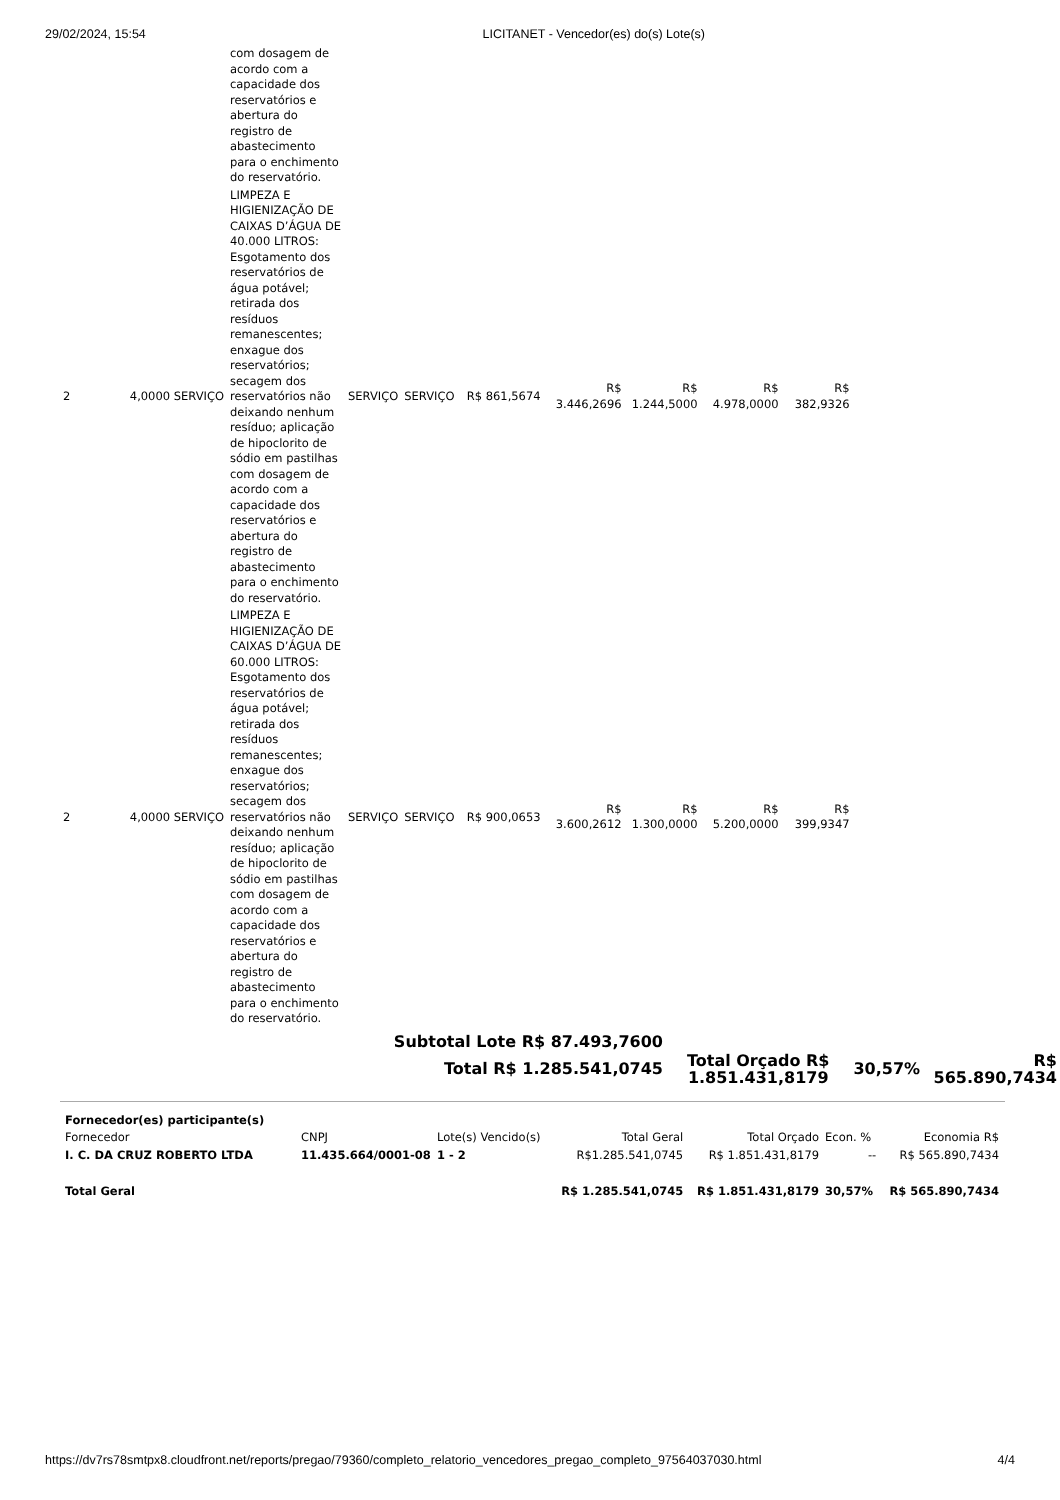29/02/2024, 15:54 LICITANET - Vencedor(es) do(s) Lote(s)
| | | com dosagem de acordo com a capacidade dos reservatórios e abertura do registro de abastecimento para o enchimento do reservatório. | | | | | | | |
| 2 | 4,0000 SERVIÇO | LIMPEZA E HIGIENIZAÇÃO DE CAIXAS D’ÁGUA DE 40.000 LITROS: Esgotamento dos reservatórios de água potável; retirada dos resíduos remanescentes; enxague dos reservatórios; secagem dos reservatórios não deixando nenhum resíduo; aplicação de hipoclorito de sódio em pastilhas com dosagem de acordo com a capacidade dos reservatórios e abertura do registro de abastecimento para o enchimento do reservatório. | SERVIÇO | SERVIÇO | R$ 861,5674 | R$ 3.446,2696 | R$ 1.244,5000 | R$ 4.978,0000 | R$ 382,9326 |
| 2 | 4,0000 SERVIÇO | LIMPEZA E HIGIENIZAÇÃO DE CAIXAS D’ÁGUA DE 60.000 LITROS: Esgotamento dos reservatórios de água potável; retirada dos resíduos remanescentes; enxague dos reservatórios; secagem dos reservatórios não deixando nenhum resíduo; aplicação de hipoclorito de sódio em pastilhas com dosagem de acordo com a capacidade dos reservatórios e abertura do registro de abastecimento para o enchimento do reservatório. | SERVIÇO | SERVIÇO | R$ 900,0653 | R$ 3.600,2612 | R$ 1.300,0000 | R$ 5.200,0000 | R$ 399,9347 |
| Subtotal Lote R$ 87.493,7600 | | | |
| Total R$ 1.285.541,0745 | Total Orçado R$ 1.851.431,8179 | 30,57% | R$ 565.890,7434 |
| Fornecedor(es) participante(s) | | | | | | |
| Fornecedor | CNPJ | Lote(s) Vencido(s) | Total Geral | Total Orçado | Econ. % | Economia R$ |
| I. C. DA CRUZ ROBERTO LTDA | 11.435.664/0001-08 | 1 - 2 | R$1.285.541,0745 | R$ 1.851.431,8179 | -- | R$ 565.890,7434 |
| Total Geral | | | R$ 1.285.541,0745 | R$ 1.851.431,8179 | 30,57% | R$ 565.890,7434 |
https://dv7rs78smtpx8.cloudfront.net/reports/pregao/79360/completo_relatorio_vencedores_pregao_completo_97564037030.html 4/4